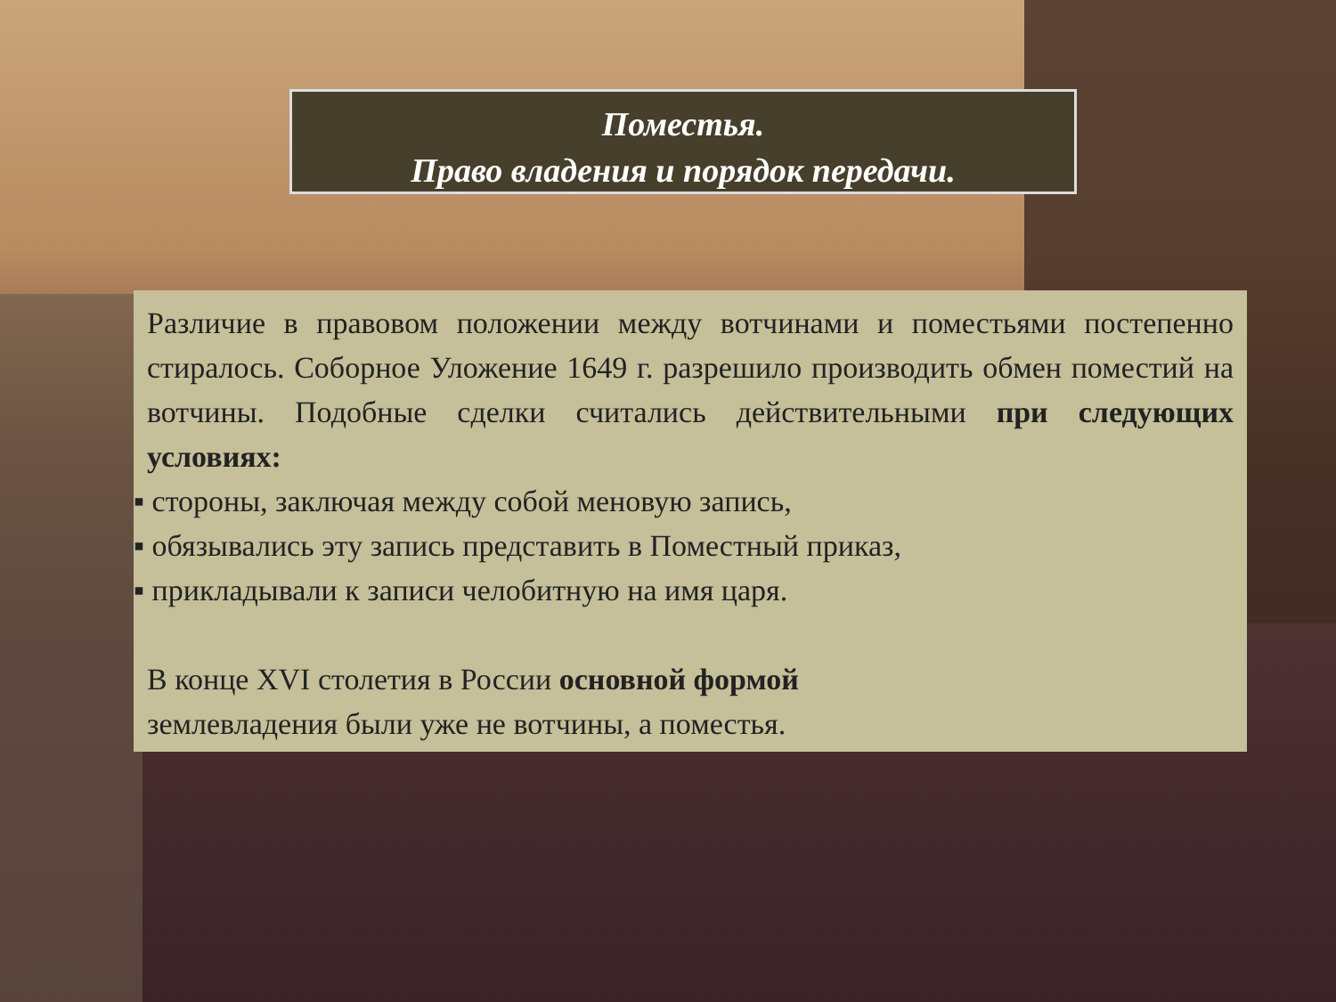Поместья.
Право владения и порядок передачи.
Различие в правовом положении между вотчинами и поместьями постепенно стиралось. Соборное Уложение 1649 г. разрешило производить обмен поместий на вотчины. Подобные сделки считались действительными при следующих условиях:
▪ стороны, заключая между собой меновую запись,
▪ обязывались эту запись представить в Поместный приказ,
▪ прикладывали к записи челобитную на имя царя.
В конце XVI столетия в России основной формой
землевладения были уже не вотчины, а поместья.